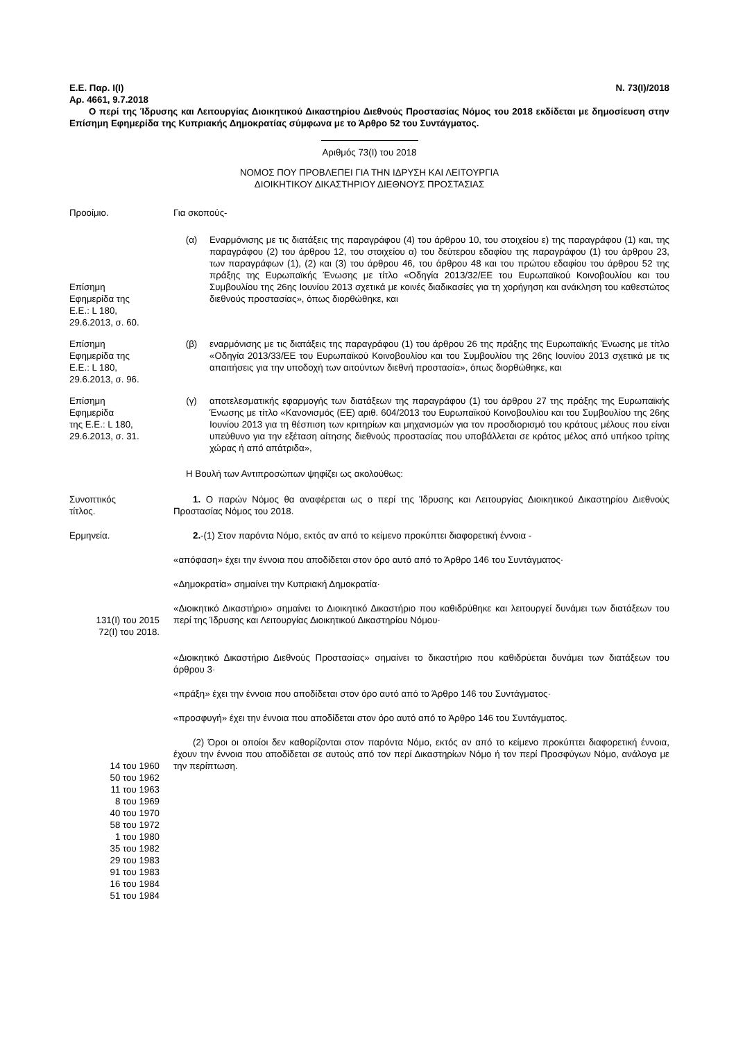Ε.Ε. Παρ. Ι(Ι) Ν. 73(Ι)/2018
Αρ. 4661, 9.7.2018
Ο περί της Ίδρυσης και Λειτουργίας Διοικητικού Δικαστηρίου Διεθνούς Προστασίας Νόμος του 2018 εκδίδεται με δημοσίευση στην Επίσημη Εφημερίδα της Κυπριακής Δημοκρατίας σύμφωνα με το Άρθρο 52 του Συντάγματος.
Αριθμός 73(Ι) του 2018
ΝΟΜΟΣ ΠΟΥ ΠΡΟΒΛΕΠΕΙ ΓΙΑ ΤΗΝ ΙΔΡΥΣΗ ΚΑΙ ΛΕΙΤΟΥΡΓΙΑ
ΔΙΟΙΚΗΤΙΚΟΥ ΔΙΚΑΣΤΗΡΙΟΥ ΔΙΕΘΝΟΥΣ ΠΡΟΣΤΑΣΙΑΣ
Προοίμιο. Για σκοπούς-
Επίσημη
Εφημερίδα της
Ε.Ε.: L 180,
29.6.2013, σ. 60.
(α) Εναρμόνισης με τις διατάξεις της παραγράφου (4) του άρθρου 10, του στοιχείου ε) της παραγράφου (1) και, της παραγράφου (2) του άρθρου 12, του στοιχείου α) του δεύτερου εδαφίου της παραγράφου (1) του άρθρου 23, των παραγράφων (1), (2) και (3) του άρθρου 46, του άρθρου 48 και του πρώτου εδαφίου του άρθρου 52 της πράξης της Ευρωπαϊκής Ένωσης με τίτλο «Οδηγία 2013/32/ΕΕ του Ευρωπαϊκού Κοινοβουλίου και του Συμβουλίου της 26ης Ιουνίου 2013 σχετικά με κοινές διαδικασίες για τη χορήγηση και ανάκληση του καθεστώτος διεθνούς προστασίας», όπως διορθώθηκε, και
Επίσημη
Εφημερίδα της
Ε.Ε.: L 180,
29.6.2013, σ. 96.
(β) εναρμόνισης με τις διατάξεις της παραγράφου (1) του άρθρου 26 της πράξης της Ευρωπαϊκής Ένωσης με τίτλο «Οδηγία 2013/33/ΕΕ του Ευρωπαϊκού Κοινοβουλίου και του Συμβουλίου της 26ης Ιουνίου 2013 σχετικά με τις απαιτήσεις για την υποδοχή των αιτούντων διεθνή προστασία», όπως διορθώθηκε, και
Επίσημη
Εφημερίδα
της Ε.Ε.: L 180,
29.6.2013, σ. 31.
(γ) αποτελεσματικής εφαρμογής των διατάξεων της παραγράφου (1) του άρθρου 27 της πράξης της Ευρωπαϊκής Ένωσης με τίτλο «Κανονισμός (ΕΕ) αριθ. 604/2013 του Ευρωπαϊκού Κοινοβουλίου και του Συμβουλίου της 26ης Ιουνίου 2013 για τη θέσπιση των κριτηρίων και μηχανισμών για τον προσδιορισμό του κράτους μέλους που είναι υπεύθυνο για την εξέταση αίτησης διεθνούς προστασίας που υποβάλλεται σε κράτος μέλος από υπήκοο τρίτης χώρας ή από απάτριδα»,
Η Βουλή των Αντιπροσώπων ψηφίζει ως ακολούθως:
Συνοπτικός
τίτλος.
1. Ο παρών Νόμος θα αναφέρεται ως ο περί της Ίδρυσης και Λειτουργίας Διοικητικού Δικαστηρίου Διεθνούς Προστασίας Νόμος του 2018.
Ερμηνεία. 2.-(1) Στον παρόντα Νόμο, εκτός αν από το κείμενο προκύπτει διαφορετική έννοια -
«απόφαση» έχει την έννοια που αποδίδεται στον όρο αυτό από το Άρθρο 146 του Συντάγματος·
«Δημοκρατία» σημαίνει την Κυπριακή Δημοκρατία·
131(Ι) του 2015
72(Ι) του 2018.
«Διοικητικό Δικαστήριο» σημαίνει το Διοικητικό Δικαστήριο που καθιδρύθηκε και λειτουργεί δυνάμει των διατάξεων του περί της Ίδρυσης και Λειτουργίας Διοικητικού Δικαστηρίου Νόμου·
«Διοικητικό Δικαστήριο Διεθνούς Προστασίας» σημαίνει το δικαστήριο που καθιδρύεται δυνάμει των διατάξεων του άρθρου 3·
«πράξη» έχει την έννοια που αποδίδεται στον όρο αυτό από το Άρθρο 146 του Συντάγματος·
«προσφυγή» έχει την έννοια που αποδίδεται στον όρο αυτό από το Άρθρο 146 του Συντάγματος.
14 του 1960
50 του 1962
11 του 1963
8 του 1969
40 του 1970
58 του 1972
1 του 1980
35 του 1982
29 του 1983
91 του 1983
16 του 1984
51 του 1984
(2) Όροι οι οποίοι δεν καθορίζονται στον παρόντα Νόμο, εκτός αν από το κείμενο προκύπτει διαφορετική έννοια, έχουν την έννοια που αποδίδεται σε αυτούς από τον περί Δικαστηρίων Νόμο ή τον περί Προσφύγων Νόμο, ανάλογα με την περίπτωση.